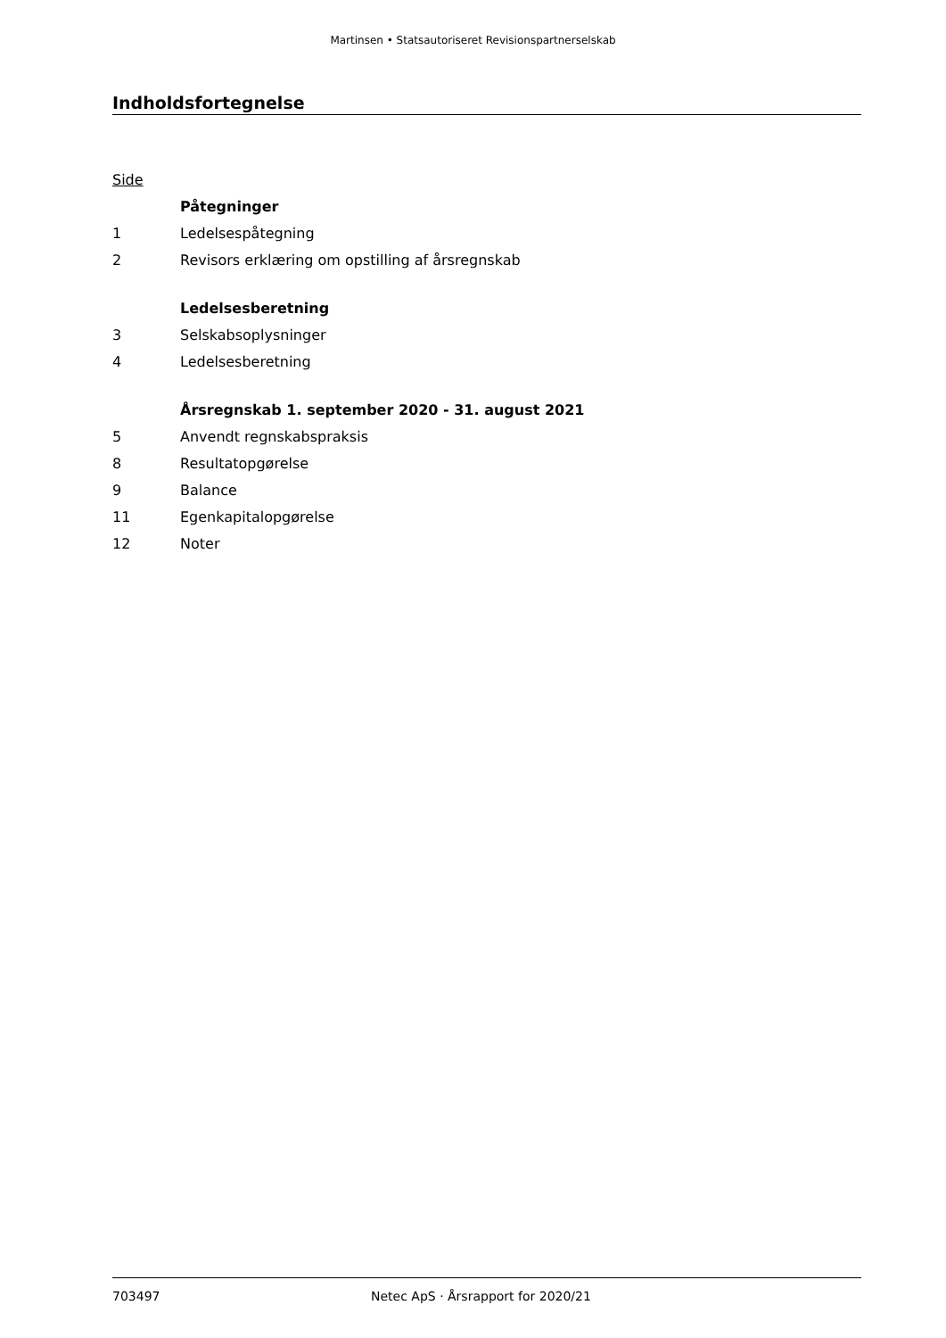Martinsen • Statsautoriseret Revisionspartnerselskab
Indholdsfortegnelse
Side
Påtegninger
1 Ledelsespåtegning
2 Revisors erklæring om opstilling af årsregnskab
Ledelsesberetning
3 Selskabsoplysninger
4 Ledelsesberetning
Årsregnskab 1. september 2020 - 31. august 2021
5 Anvendt regnskabspraksis
8 Resultatopgørelse
9 Balance
11 Egenkapitalopgørelse
12 Noter
703497 Netec ApS · Årsrapport for 2020/21